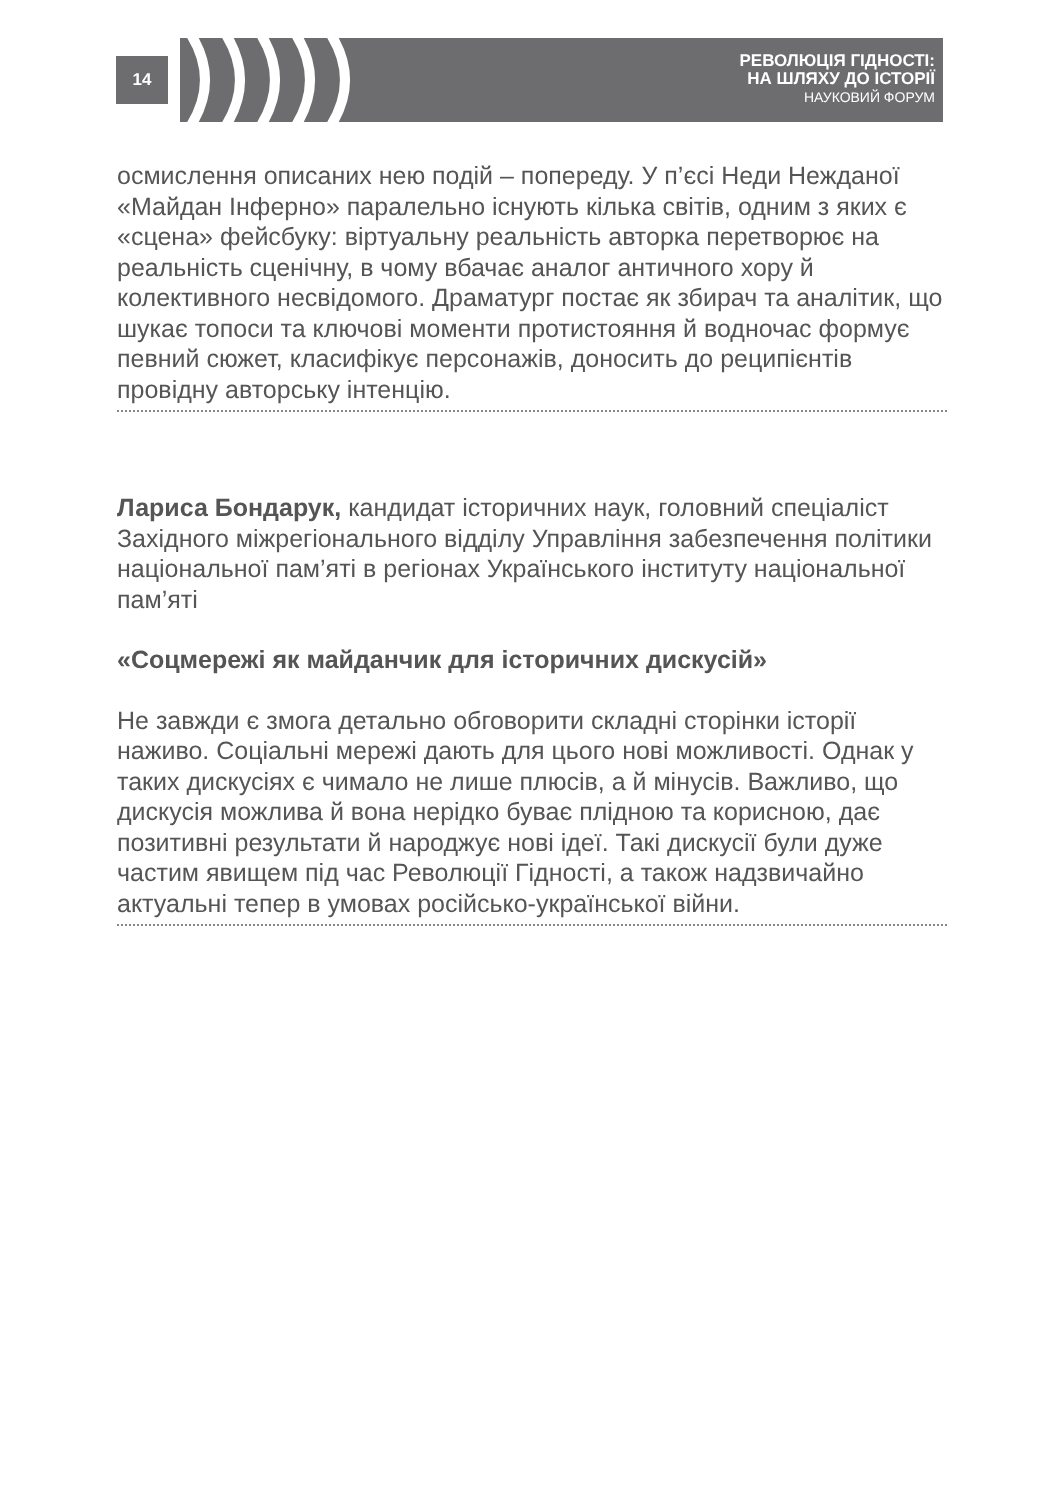14
РЕВОЛЮЦІЯ ГІДНОСТІ:
НА ШЛЯХУ ДО ІСТОРІЇ
НАУКОВИЙ ФОРУМ
осмислення описаних нею подій – попереду. У п’єсі Неди Нежданої «Майдан Інферно» паралельно існують кілька світів, одним з яких є «сцена» фейсбуку: віртуальну реальність авторка перетворює на реальність сценічну, в чому вбачає аналог античного хору й колективного несвідомого. Драматург постає як збирач та аналітик, що шукає топоси та ключові моменти протистояння й водночас формує певний сюжет, класифікує персонажів, доносить до реципієнтів провідну авторську інтенцію.
Лариса Бондарук, кандидат історичних наук, головний спеціаліст Західного міжрегіонального відділу Управління забезпечення політики національної пам’яті в регіонах Українського інституту національної пам’яті
«Соцмережі як майданчик для історичних дискусій»
Не завжди є змога детально обговорити складні сторінки історії наживо. Соціальні мережі дають для цього нові можливості. Однак у таких дискусіях є чимало не лише плюсів, а й мінусів. Важливо, що дискусія можлива й вона нерідко буває плідною та корисною, дає позитивні результати й народжує нові ідеї. Такі дискусії були дуже частим явищем під час Революції Гідності, а також надзвичайно актуальні тепер в умовах російсько-української війни.